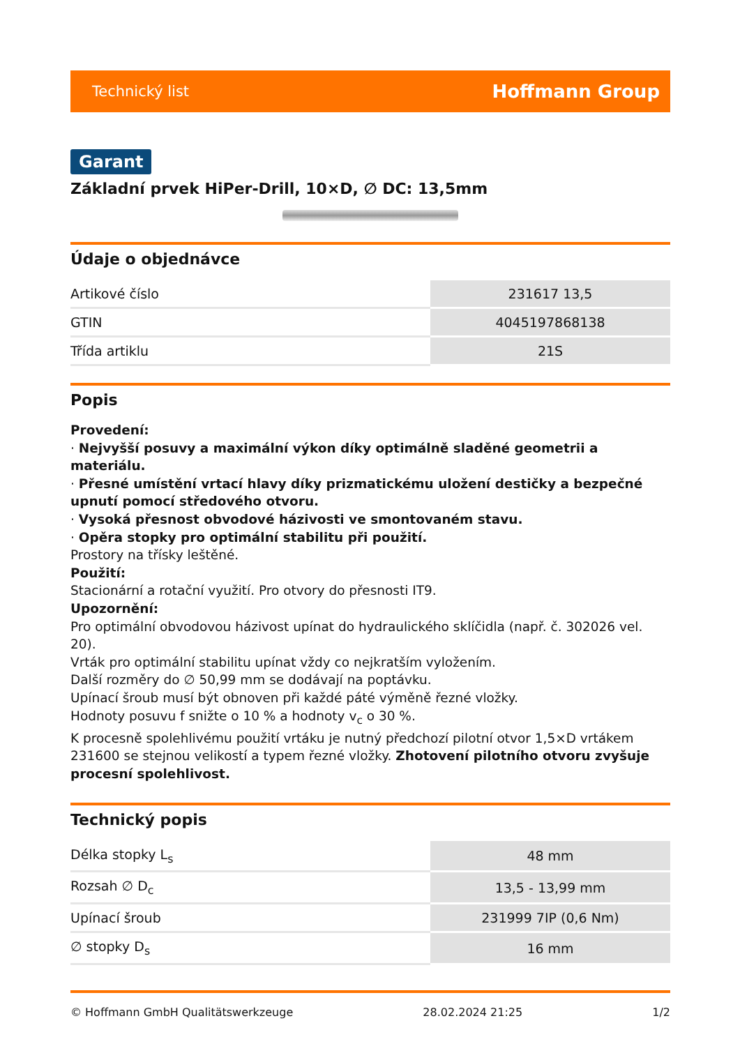Technický list Hoffmann Group
Garant
Základní prvek HiPer-Drill, 10×D, ∅ DC: 13,5mm
Údaje o objednávce
| Artikové číslo | 231617 13,5 |
| GTIN | 4045197868138 |
| Třída artiklu | 21S |
Popis
Provedení:
· Nejvyšší posuvy a maximální výkon díky optimálně sladěné geometrii a materiálu.
· Přesné umístění vrtací hlavy díky prizmatickému uložení destičky a bezpečné upnutí pomocí středového otvoru.
· Vysoká přesnost obvodové házivosti ve smontovaném stavu.
· Opěra stopky pro optimální stabilitu při použití.
Prostory na třísky leštěné.
Použití:
Stacionární a rotační využití. Pro otvory do přesnosti IT9.
Upozornění:
Pro optimální obvodovou házivost upínat do hydraulického sklíčidla (např. č. 302026 vel. 20).
Vrták pro optimální stabilitu upínat vždy co nejkratším vyložením.
Další rozměry do ∅ 50,99 mm se dodávají na poptávku.
Upínací šroub musí být obnoven při každé páté výměně řezné vložky.
Hodnoty posuvu f snižte o 10 % a hodnoty v<sub>c</sub> o 30 %.
K procesně spolehlivému použití vrtáku je nutný předchozí pilotní otvor 1,5×D vrtákem 231600 se stejnou velikostí a typem řezné vložky. Zhotovení pilotního otvoru zvyšuje procesní spolehlivost.
Technický popis
| Délka stopky L<sub>s</sub> | 48 mm |
| Rozsah ∅ D<sub>c</sub> | 13,5 - 13,99 mm |
| Upínací šroub | 231999 7IP (0,6 Nm) |
| ∅ stopky D<sub>s</sub> | 16 mm |
© Hoffmann GmbH Qualitätswerkzeuge 28.02.2024 21:25 1/2